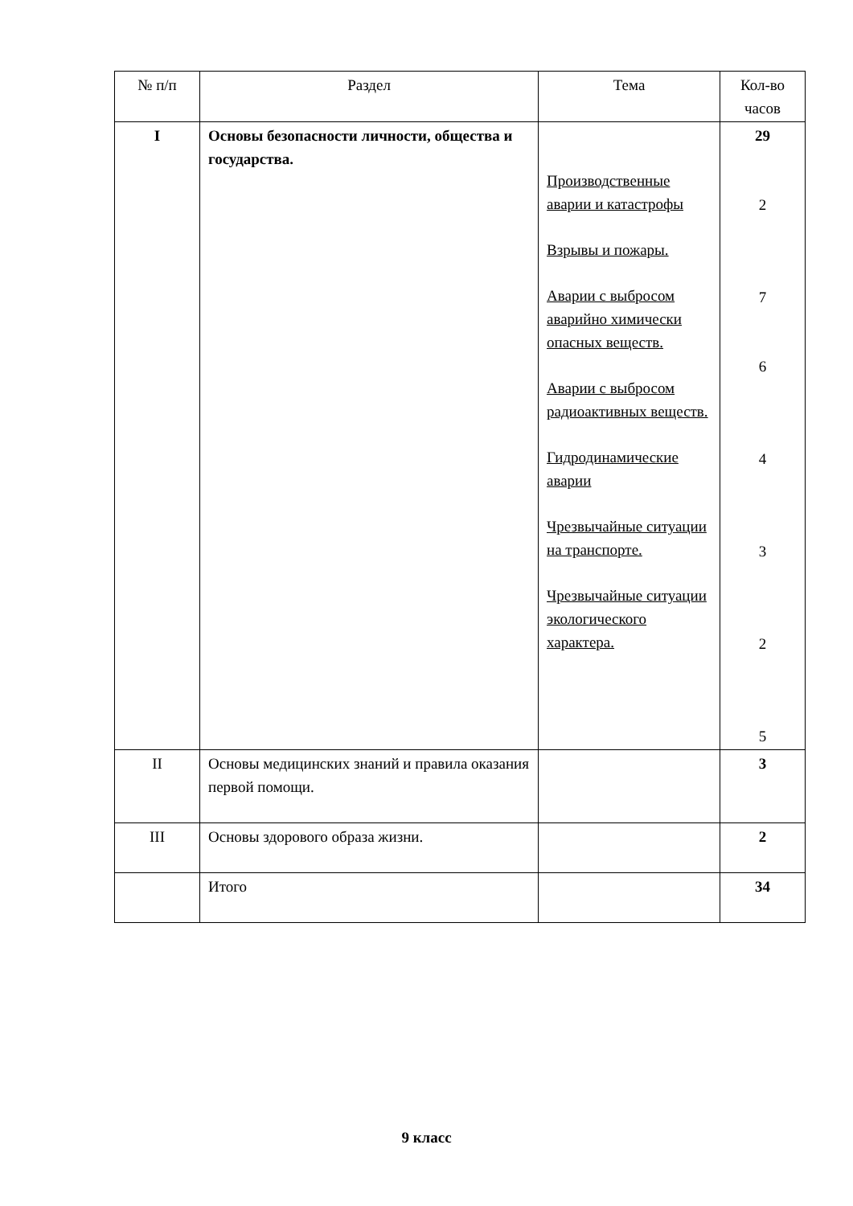| № п/п | Раздел | Тема | Кол-во часов |
| --- | --- | --- | --- |
| I | Основы безопасности личности, общества и государства. | Производственные аварии и катастрофы Взрывы и пожары. Аварии с выбросом аварийно химически опасных веществ. Аварии с выбросом радиоактивных веществ. Гидродинамические аварии Чрезвычайные ситуации на транспорте. Чрезвычайные ситуации экологического характера. | 29 2 7 6 4 3 2 5 |
| II | Основы медицинских знаний и правила оказания первой помощи. | | 3 |
| III | Основы здорового образа жизни. | | 2 |
| | Итого | | 34 |
9 класс